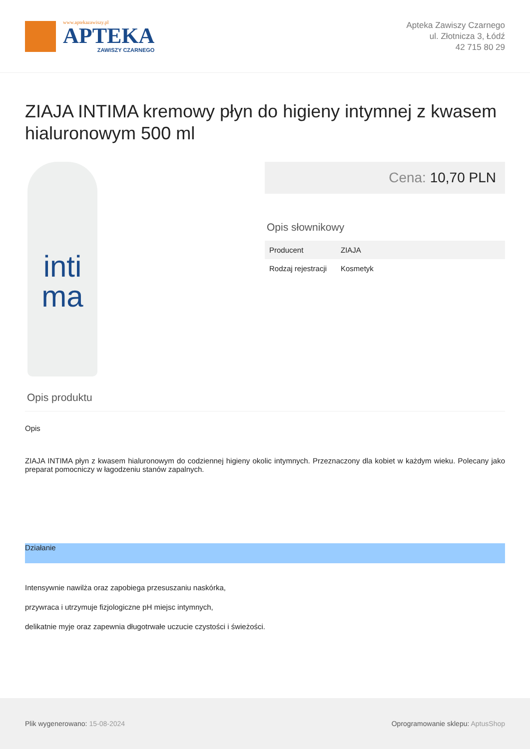www.aptekazawiszy.pl
APTEKA
ZAWISZY CZARNEGO
Apteka Zawiszy Czarnego
ul. Złotnicza 3, Łódź
42 715 80 29
ZIAJA INTIMA kremowy płyn do higieny intymnej z kwasem hialuronowym 500 ml
inti
ma
Cena: 10,70 PLN
Opis słownikowy
| Producent | ZIAJA |
| Rodzaj rejestracji | Kosmetyk |
Opis produktu
Opis
ZIAJA INTIMA płyn z kwasem hialuronowym do codziennej higieny okolic intymnych. Przeznaczony dla kobiet w każdym wieku. Polecany jako preparat pomocniczy w łagodzeniu stanów zapalnych.
Działanie
Intensywnie nawilża oraz zapobiega przesuszaniu naskórka,
przywraca i utrzymuje fizjologiczne pH miejsc intymnych,
delikatnie myje oraz zapewnia długotrwałe uczucie czystości i świeżości.
Plik wygenerowano: 15-08-2024
Oprogramowanie sklepu: AptusShop